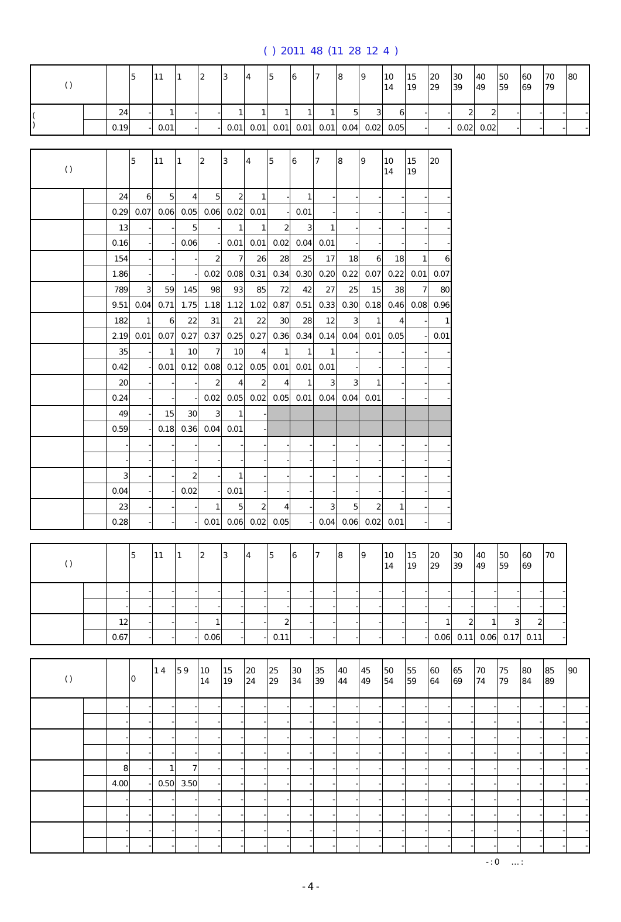( ) 2011 48 (11 28 12 4 )
| ( ) | | | 5 | 11 | 1 | 2 | 3 | 4 | 5 | 6 | 7 | 8 | 9 | 10 14 | 15 19 | 20 29 | 30 39 | 40 49 | 50 59 | 60 69 | 70 79 | 80 |
| --- | --- | --- | --- | --- | --- | --- | --- | --- | --- | --- | --- | --- | --- | --- | --- | --- | --- | --- | --- | --- | --- | --- |
| ( ) | | 24 | - | 1 | - | - | 1 | 1 | 1 | 1 | 1 | 5 | 3 | 6 | - | - | 2 | 2 | - | - | - | - |
| | | 0.19 | - | 0.01 | - | - | 0.01 | 0.01 | 0.01 | 0.01 | 0.01 | 0.04 | 0.02 | 0.05 | - | - | 0.02 | 0.02 | - | - | - | - |
| ( ) | | | 5 | 11 | 1 | 2 | 3 | 4 | 5 | 6 | 7 | 8 | 9 | 10 14 | 15 19 | 20 |
| --- | --- | --- | --- | --- | --- | --- | --- | --- | --- | --- | --- | --- | --- | --- | --- | --- |
| | | 24 | 6 | 5 | 4 | 5 | 2 | 1 | - | 1 | - | - | - | - | - | - |
| | | 0.29 | 0.07 | 0.06 | 0.05 | 0.06 | 0.02 | 0.01 | - | 0.01 | - | - | - | - | - | - |
| | | 13 | - | - | 5 | - | 1 | 1 | 2 | 3 | 1 | - | - | - | - | - |
| | | 0.16 | - | - | 0.06 | - | 0.01 | 0.01 | 0.02 | 0.04 | 0.01 | - | - | - | - | - |
| | | 154 | - | - | - | 2 | 7 | 26 | 28 | 25 | 17 | 18 | 6 | 18 | 1 | 6 |
| | | 1.86 | - | - | - | 0.02 | 0.08 | 0.31 | 0.34 | 0.30 | 0.20 | 0.22 | 0.07 | 0.22 | 0.01 | 0.07 |
| | | 789 | 3 | 59 | 145 | 98 | 93 | 85 | 72 | 42 | 27 | 25 | 15 | 38 | 7 | 80 |
| | | 9.51 | 0.04 | 0.71 | 1.75 | 1.18 | 1.12 | 1.02 | 0.87 | 0.51 | 0.33 | 0.30 | 0.18 | 0.46 | 0.08 | 0.96 |
| | | 182 | 1 | 6 | 22 | 31 | 21 | 22 | 30 | 28 | 12 | 3 | 1 | 4 | - | 1 |
| | | 2.19 | 0.01 | 0.07 | 0.27 | 0.37 | 0.25 | 0.27 | 0.36 | 0.34 | 0.14 | 0.04 | 0.01 | 0.05 | - | 0.01 |
| | | 35 | - | 1 | 10 | 7 | 10 | 4 | 1 | 1 | 1 | - | - | - | - | - |
| | | 0.42 | - | 0.01 | 0.12 | 0.08 | 0.12 | 0.05 | 0.01 | 0.01 | 0.01 | - | - | - | - | - |
| | | 20 | - | - | - | 2 | 4 | 2 | 4 | 1 | 3 | 3 | 1 | - | - | - |
| | | 0.24 | - | - | - | 0.02 | 0.05 | 0.02 | 0.05 | 0.01 | 0.04 | 0.04 | 0.01 | - | - | - |
| | | 49 | - | 15 | 30 | 3 | 1 | - | | | | | | | | |
| | | 0.59 | - | 0.18 | 0.36 | 0.04 | 0.01 | - | | | | | | | | |
| | | - | - | - | - | - | - | - | - | - | - | - | - | - | - | - |
| | | - | - | - | - | - | - | - | - | - | - | - | - | - | - | - |
| | | 3 | - | - | 2 | - | 1 | - | - | - | - | - | - | - | - | - |
| | | 0.04 | - | - | 0.02 | - | 0.01 | - | - | - | - | - | - | - | - | - |
| | | 23 | - | - | - | 1 | 5 | 2 | 4 | - | 3 | 5 | 2 | 1 | - | - |
| | | 0.28 | - | - | - | 0.01 | 0.06 | 0.02 | 0.05 | - | 0.04 | 0.06 | 0.02 | 0.01 | - | - |
| ( ) | | | 5 | 11 | 1 | 2 | 3 | 4 | 5 | 6 | 7 | 8 | 9 | 10 14 | 15 19 | 20 29 | 30 39 | 40 49 | 50 59 | 60 69 | 70 |
| --- | --- | --- | --- | --- | --- | --- | --- | --- | --- | --- | --- | --- | --- | --- | --- | --- | --- | --- | --- | --- | --- |
| | | - | - | - | - | - | - | - | - | - | - | - | - | - | - | - | - | - | - | - | - |
| | | - | - | - | - | - | - | - | - | - | - | - | - | - | - | - | - | - | - | - | - |
| | | 12 | - | - | - | 1 | - | - | 2 | - | - | - | - | - | - | 1 | 2 | 1 | 3 | 2 | - |
| | | 0.67 | - | - | - | 0.06 | - | - | 0.11 | - | - | - | - | - | - | 0.06 | 0.11 | 0.06 | 0.17 | 0.11 | - |
| ( ) | | | 0 | 1 4 | 5 9 | 10 14 | 15 19 | 20 24 | 25 29 | 30 34 | 35 39 | 40 44 | 45 49 | 50 54 | 55 59 | 60 64 | 65 69 | 70 74 | 75 79 | 80 84 | 85 89 | 90 |
| --- | --- | --- | --- | --- | --- | --- | --- | --- | --- | --- | --- | --- | --- | --- | --- | --- | --- | --- | --- | --- | --- | --- |
| | | - | - | - | - | - | - | - | - | - | - | - | - | - | - | - | - | - | - | - | - | - |
| | | - | - | - | - | - | - | - | - | - | - | - | - | - | - | - | - | - | - | - | - | - |
| | | - | - | - | - | - | - | - | - | - | - | - | - | - | - | - | - | - | - | - | - | - |
| | | - | - | - | - | - | - | - | - | - | - | - | - | - | - | - | - | - | - | - | - | - |
| | | 8 | - | 1 | 7 | - | - | - | - | - | - | - | - | - | - | - | - | - | - | - | - | - |
| | | 4.00 | - | 0.50 | 3.50 | - | - | - | - | - | - | - | - | - | - | - | - | - | - | - | - | - |
| | | - | - | - | - | - | - | - | - | - | - | - | - | - | - | - | - | - | - | - | - | - |
| | | - | - | - | - | - | - | - | - | - | - | - | - | - | - | - | - | - | - | - | - | - |
| | | - | - | - | - | - | - | - | - | - | - | - | - | - | - | - | - | - | - | - | - | - |
| | | - | - | - | - | - | - | - | - | - | - | - | - | - | - | - | - | - | - | - | - | - |
- : 0 … :
- 4 -